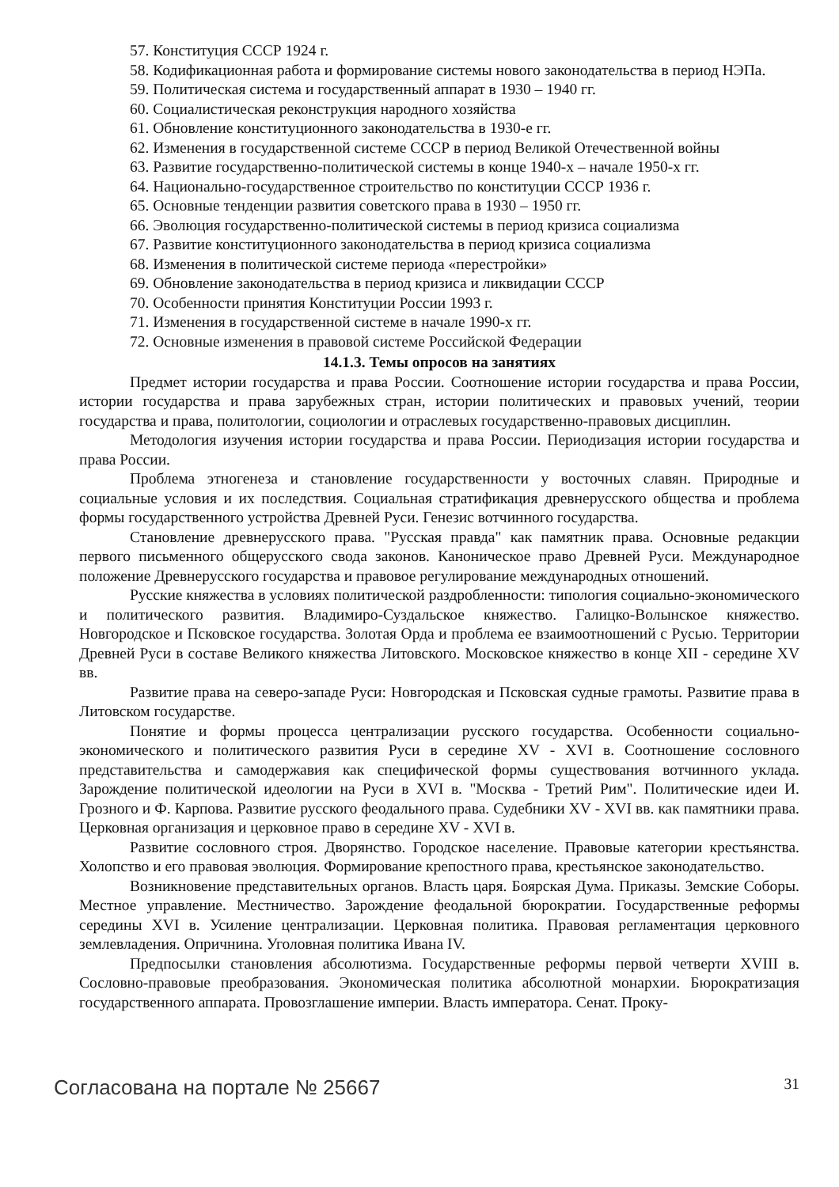57. Конституция СССР 1924 г.
58. Кодификационная работа и формирование системы нового законодательства в период НЭПа.
59. Политическая система и государственный аппарат в 1930 – 1940 гг.
60. Социалистическая реконструкция народного хозяйства
61. Обновление конституционного законодательства в 1930-е гг.
62. Изменения в государственной системе СССР в период Великой Отечественной войны
63. Развитие государственно-политической системы в конце 1940-х – начале 1950-х гг.
64. Национально-государственное строительство по конституции СССР 1936 г.
65. Основные тенденции развития советского права в 1930 – 1950 гг.
66. Эволюция государственно-политической системы в период кризиса социализма
67. Развитие конституционного законодательства в период кризиса социализма
68. Изменения в политической системе периода «перестройки»
69. Обновление законодательства в период кризиса и ликвидации СССР
70. Особенности принятия Конституции России 1993 г.
71. Изменения в государственной системе в начале 1990-х гг.
72. Основные изменения в правовой системе Российской Федерации
14.1.3. Темы опросов на занятиях
Предмет истории государства и права России. Соотношение истории государства и права России, истории государства и права зарубежных стран, истории политических и правовых учений, теории государства и права, политологии, социологии и отраслевых государственно-правовых дисциплин.
Методология изучения истории государства и права России. Периодизация истории государства и права России.
Проблема этногенеза и становление государственности у восточных славян. Природные и социальные условия и их последствия. Социальная стратификация древнерусского общества и проблема формы государственного устройства Древней Руси. Генезис вотчинного государства.
Становление древнерусского права. "Русская правда" как памятник права. Основные редакции первого письменного общерусского свода законов. Каноническое право Древней Руси. Международное положение Древнерусского государства и правовое регулирование международных отношений.
Русские княжества в условиях политической раздробленности: типология социально-экономического и политического развития. Владимиро-Суздальское княжество. Галицко-Волынское княжество. Новгородское и Псковское государства. Золотая Орда и проблема ее взаимоотношений с Русью. Территории Древней Руси в составе Великого княжества Литовского. Московское княжество в конце XII - середине XV вв.
Развитие права на северо-западе Руси: Новгородская и Псковская судные грамоты. Развитие права в Литовском государстве.
Понятие и формы процесса централизации русского государства. Особенности социально-экономического и политического развития Руси в середине XV - XVI в. Соотношение сословного представительства и самодержавия как специфической формы существования вотчинного уклада. Зарождение политической идеологии на Руси в XVI в. "Москва - Третий Рим". Политические идеи И. Грозного и Ф. Карпова. Развитие русского феодального права. Судебники XV - XVI вв. как памятники права. Церковная организация и церковное право в середине XV - XVI в.
Развитие сословного строя. Дворянство. Городское население. Правовые категории крестьянства. Холопство и его правовая эволюция. Формирование крепостного права, крестьянское законодательство.
Возникновение представительных органов. Власть царя. Боярская Дума. Приказы. Земские Соборы. Местное управление. Местничество. Зарождение феодальной бюрократии. Государственные реформы середины XVI в. Усиление централизации. Церковная политика. Правовая регламентация церковного землевладения. Опричнина. Уголовная политика Ивана IV.
Предпосылки становления абсолютизма. Государственные реформы первой четверти XVIII в. Сословно-правовые преобразования. Экономическая политика абсолютной монархии. Бюрократизация государственного аппарата. Провозглашение империи. Власть императора. Сенат. Проку-
Согласована на портале № 25667 31